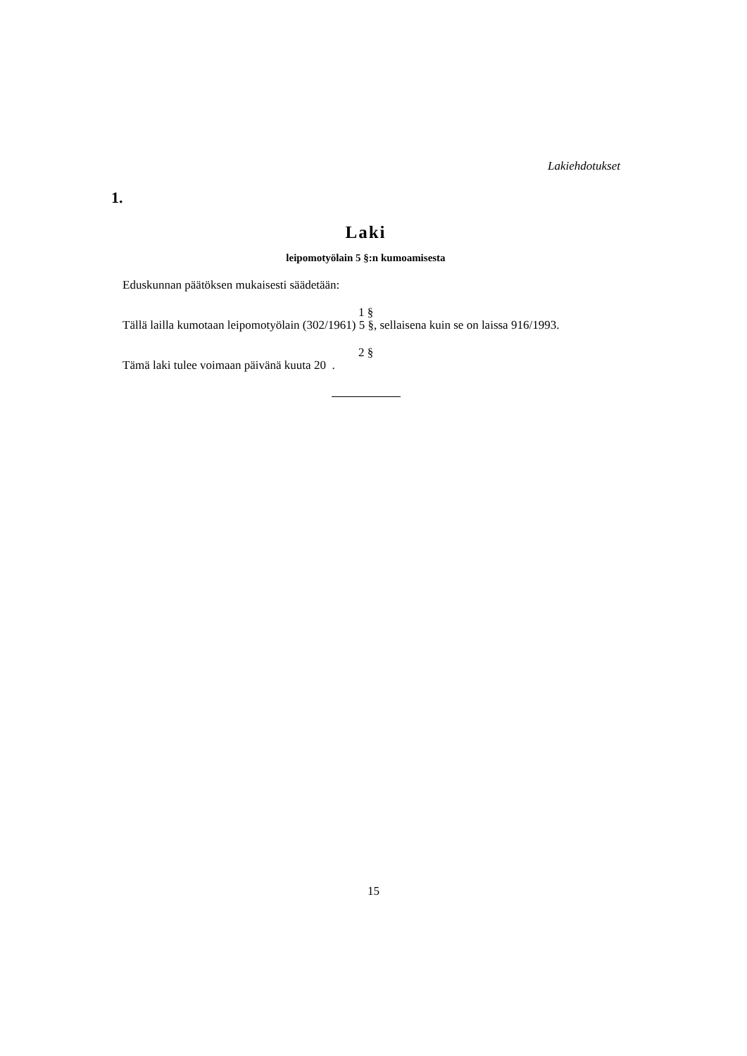Lakiehdotukset
1.
Laki
leipomotyölain 5 §:n kumoamisesta
Eduskunnan päätöksen mukaisesti säädetään:
1 §
Tällä lailla kumotaan leipomotyölain (302/1961) 5 §, sellaisena kuin se on laissa 916/1993.
2 §
Tämä laki tulee voimaan päivänä kuuta 20 .
15